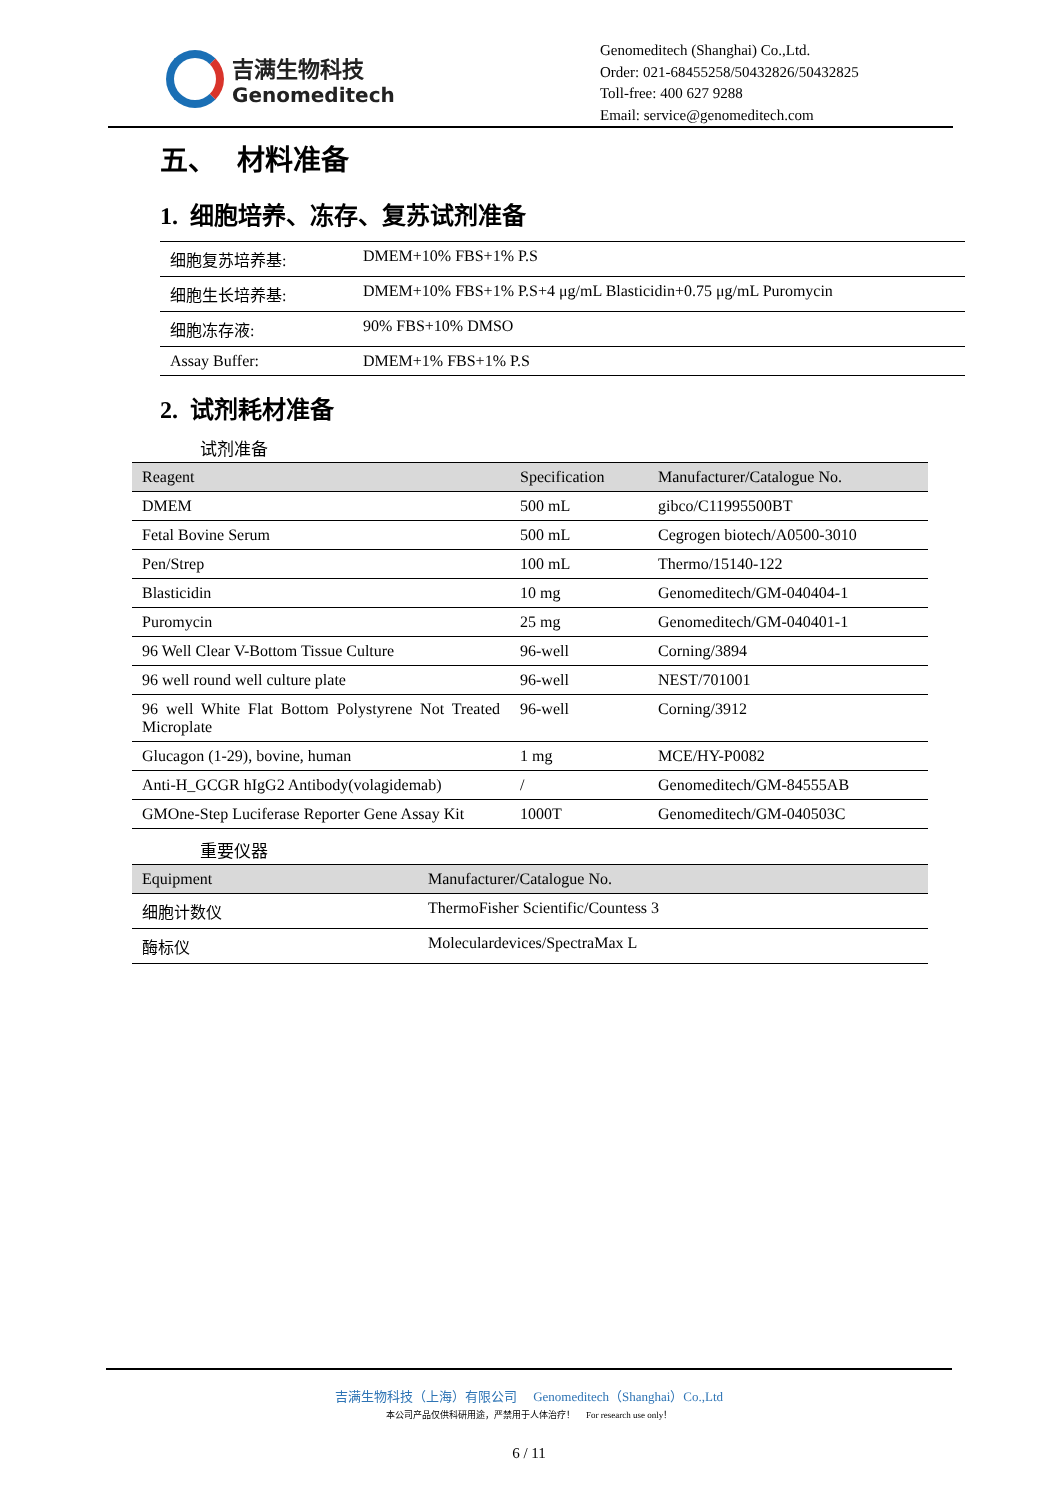吉满生物科技
Genomeditech
Genomeditech (Shanghai) Co.,Ltd.
Order: 021-68455258/50432826/50432825
Toll-free: 400 627 9288
Email: service@genomeditech.com
五、 材料准备
1. 细胞培养、冻存、复苏试剂准备
| 细胞复苏培养基: | DMEM+10% FBS+1% P.S |
| 细胞生长培养基: | DMEM+10% FBS+1% P.S+4 μg/mL Blasticidin+0.75 μg/mL Puromycin |
| 细胞冻存液: | 90% FBS+10% DMSO |
| Assay Buffer: | DMEM+1% FBS+1% P.S |
2. 试剂耗材准备
试剂准备
| Reagent | Specification | Manufacturer/Catalogue No. |
| --- | --- | --- |
| DMEM | 500 mL | gibco/C11995500BT |
| Fetal Bovine Serum | 500 mL | Cegrogen biotech/A0500-3010 |
| Pen/Strep | 100 mL | Thermo/15140-122 |
| Blasticidin | 10 mg | Genomeditech/GM-040404-1 |
| Puromycin | 25 mg | Genomeditech/GM-040401-1 |
| 96 Well Clear V-Bottom Tissue Culture | 96-well | Corning/3894 |
| 96 well round well culture plate | 96-well | NEST/701001 |
| 96 well White Flat Bottom Polystyrene Not Treated Microplate | 96-well | Corning/3912 |
| Glucagon (1-29), bovine, human | 1 mg | MCE/HY-P0082 |
| Anti-H_GCGR hIgG2 Antibody(volagidemab) | / | Genomeditech/GM-84555AB |
| GMOne-Step Luciferase Reporter Gene Assay Kit | 1000T | Genomeditech/GM-040503C |
重要仪器
| Equipment | Manufacturer/Catalogue No. |
| --- | --- |
| 细胞计数仪 | ThermoFisher Scientific/Countess 3 |
| 酶标仪 | Moleculardevices/SpectraMax L |
吉满生物科技（上海）有限公司 Genomeditech（Shanghai）Co.,Ltd
本公司产品仅供科研用途，严禁用于人体治疗！ For research use only！
6 / 11